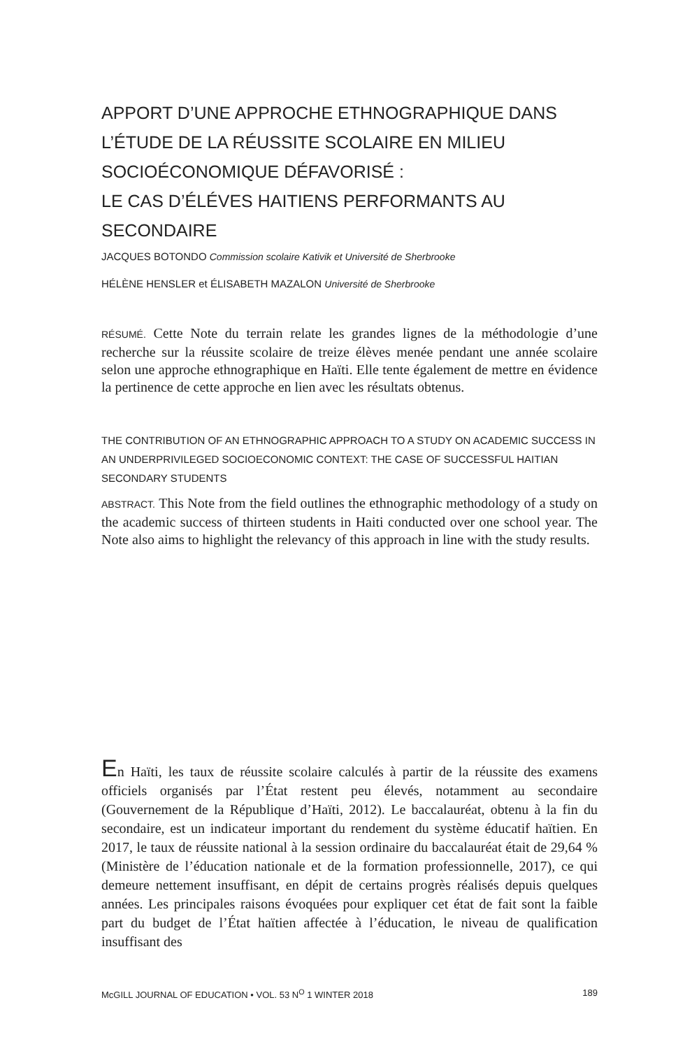APPORT D’UNE APPROCHE ETHNOGRAPHIQUE DANS L’ÉTUDE DE LA RÉUSSITE SCOLAIRE EN MILIEU SOCIOÉCONOMIQUE DÉFAVORISÉ :
LE CAS D’ÉLÉVES HAITIENS PERFORMANTS AU SECONDAIRE
JACQUES BOTONDO Commission scolaire Kativik et Université de Sherbrooke
HÉLÈNE HENSLER et ÉLISABETH MAZALON Université de Sherbrooke
RÉSUMÉ. Cette Note du terrain relate les grandes lignes de la méthodologie d’une recherche sur la réussite scolaire de treize élèves menée pendant une année scolaire selon une approche ethnographique en Haïti. Elle tente également de mettre en évidence la pertinence de cette approche en lien avec les résultats obtenus.
THE CONTRIBUTION OF AN ETHNOGRAPHIC APPROACH TO A STUDY ON ACADEMIC SUCCESS IN AN UNDERPRIVILEGED SOCIOECONOMIC CONTEXT: THE CASE OF SUCCESSFUL HAITIAN SECONDARY STUDENTS
ABSTRACT. This Note from the field outlines the ethnographic methodology of a study on the academic success of thirteen students in Haiti conducted over one school year. The Note also aims to highlight the relevancy of this approach in line with the study results.
En Haïti, les taux de réussite scolaire calculés à partir de la réussite des examens officiels organisés par l’État restent peu élevés, notamment au secondaire (Gouvernement de la République d’Haïti, 2012). Le baccalauréat, obtenu à la fin du secondaire, est un indicateur important du rendement du système éducatif haïtien. En 2017, le taux de réussite national à la session ordinaire du baccalauréat était de 29,64 % (Ministère de l’éducation nationale et de la formation professionnelle, 2017), ce qui demeure nettement insuffisant, en dépit de certains progrès réalisés depuis quelques années. Les principales raisons évoquées pour expliquer cet état de fait sont la faible part du budget de l’État haïtien affectée à l’éducation, le niveau de qualification insuffisant des
McGILL JOURNAL OF EDUCATION • VOL. 53 N<sup>O</sup> 1 WINTER 2018 189